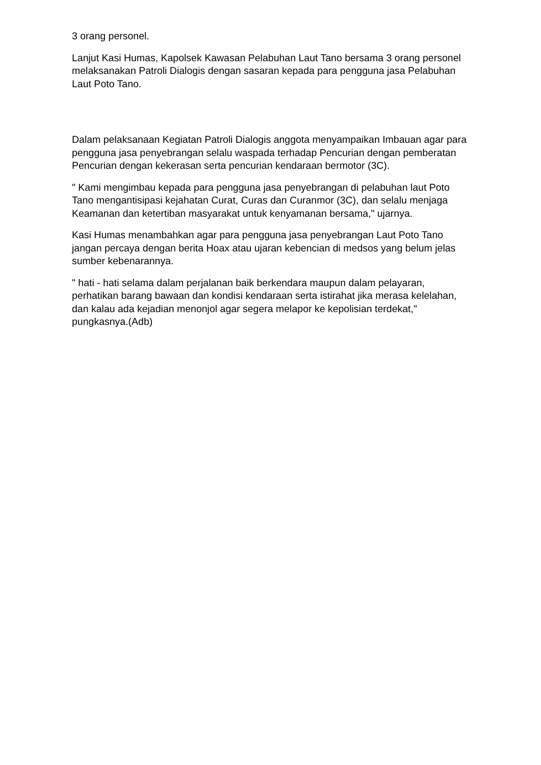3 orang personel.
Lanjut Kasi Humas, Kapolsek Kawasan Pelabuhan Laut Tano bersama 3 orang personel melaksanakan Patroli Dialogis dengan sasaran kepada para pengguna jasa Pelabuhan Laut Poto Tano.
Dalam pelaksanaan Kegiatan Patroli Dialogis anggota menyampaikan Imbauan agar para pengguna jasa penyebrangan selalu waspada terhadap Pencurian dengan pemberatan Pencurian dengan kekerasan serta pencurian kendaraan bermotor (3C).
" Kami mengimbau kepada para pengguna jasa penyebrangan di pelabuhan laut Poto Tano mengantisipasi kejahatan Curat, Curas dan Curanmor (3C), dan selalu menjaga Keamanan dan ketertiban masyarakat untuk kenyamanan bersama," ujarnya.
Kasi Humas menambahkan agar para pengguna jasa penyebrangan Laut Poto Tano jangan percaya dengan berita Hoax atau ujaran kebencian di medsos yang belum jelas sumber kebenarannya.
" hati - hati selama dalam perjalanan baik berkendara maupun dalam pelayaran, perhatikan barang bawaan dan kondisi kendaraan serta istirahat jika merasa kelelahan, dan kalau ada kejadian menonjol agar segera melapor ke kepolisian terdekat," pungkasnya.(Adb)